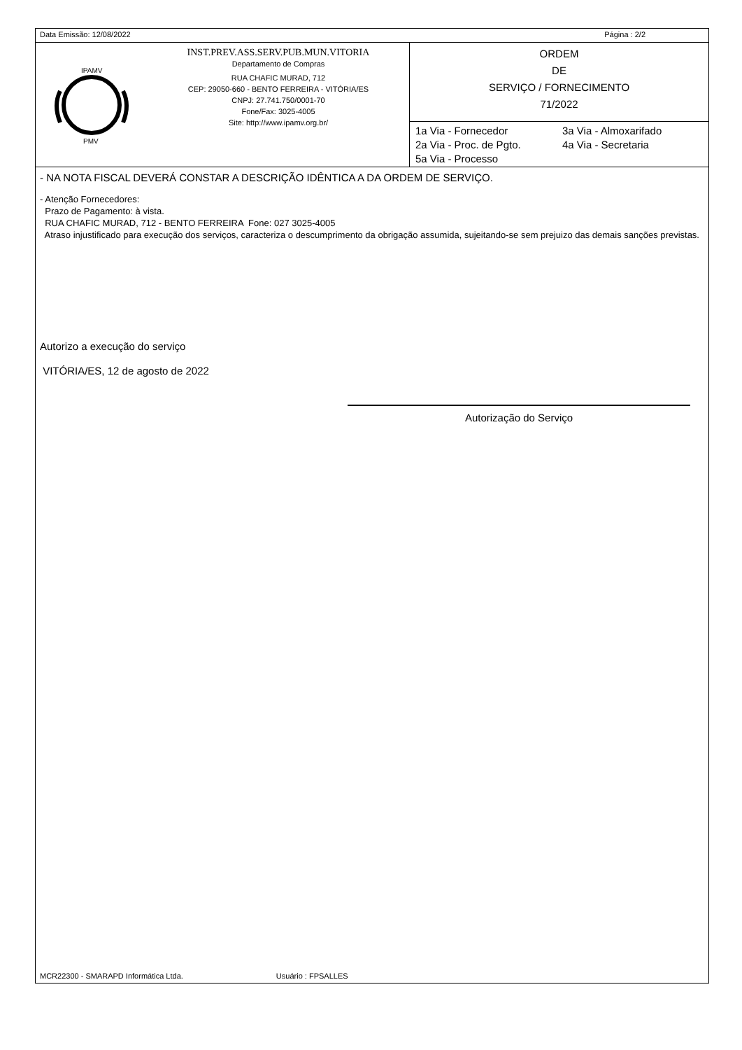Data Emissão: 12/08/2022 Página : 2/2
IPAMV
PMV
INST.PREV.ASS.SERV.PUB.MUN.VITORIA
Departamento de Compras
RUA CHAFIC MURAD, 712
CEP: 29050-660 - BENTO FERREIRA - VITÓRIA/ES
CNPJ: 27.741.750/0001-70
Fone/Fax: 3025-4005
Site: http://www.ipamv.org.br/
ORDEM
DE
SERVIÇO / FORNECIMENTO
71/2022
1a Via - Fornecedor 3a Via - Almoxarifado 2a Via - Proc. de Pgto. 4a Via - Secretaria 5a Via - Processo
- NA NOTA FISCAL DEVERÁ CONSTAR A DESCRIÇÃO IDÊNTICA A DA ORDEM DE SERVIÇO.
- Atenção Fornecedores:
Prazo de Pagamento: à vista.
RUA CHAFIC MURAD, 712 - BENTO FERREIRA Fone: 027 3025-4005
Atraso injustificado para execução dos serviços, caracteriza o descumprimento da obrigação assumida, sujeitando-se sem prejuizo das demais sanções previstas.
Autorizo a execução do serviço
VITÓRIA/ES, 12 de agosto de 2022
Autorização do Serviço
MCR22300 - SMARAPD Informática Ltda. Usuário : FPSALLES